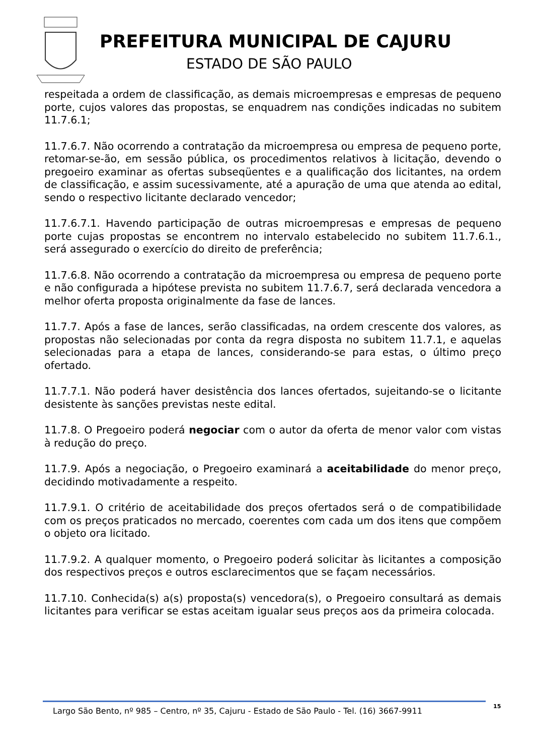PREFEITURA MUNICIPAL DE CAJURU
ESTADO DE SÃO PAULO
respeitada a ordem de classificação, as demais microempresas e empresas de pequeno porte, cujos valores das propostas, se enquadrem nas condições indicadas no subitem 11.7.6.1;
11.7.6.7. Não ocorrendo a contratação da microempresa ou empresa de pequeno porte, retomar-se-ão, em sessão pública, os procedimentos relativos à licitação, devendo o pregoeiro examinar as ofertas subseqüentes e a qualificação dos licitantes, na ordem de classificação, e assim sucessivamente, até a apuração de uma que atenda ao edital, sendo o respectivo licitante declarado vencedor;
11.7.6.7.1. Havendo participação de outras microempresas e empresas de pequeno porte cujas propostas se encontrem no intervalo estabelecido no subitem 11.7.6.1., será assegurado o exercício do direito de preferência;
11.7.6.8. Não ocorrendo a contratação da microempresa ou empresa de pequeno porte e não configurada a hipótese prevista no subitem 11.7.6.7, será declarada vencedora a melhor oferta proposta originalmente da fase de lances.
11.7.7. Após a fase de lances, serão classificadas, na ordem crescente dos valores, as propostas não selecionadas por conta da regra disposta no subitem 11.7.1, e aquelas selecionadas para a etapa de lances, considerando-se para estas, o último preço ofertado.
11.7.7.1. Não poderá haver desistência dos lances ofertados, sujeitando-se o licitante desistente às sanções previstas neste edital.
11.7.8. O Pregoeiro poderá negociar com o autor da oferta de menor valor com vistas à redução do preço.
11.7.9. Após a negociação, o Pregoeiro examinará a aceitabilidade do menor preço, decidindo motivadamente a respeito.
11.7.9.1. O critério de aceitabilidade dos preços ofertados será o de compatibilidade com os preços praticados no mercado, coerentes com cada um dos itens que compõem o objeto ora licitado.
11.7.9.2. A qualquer momento, o Pregoeiro poderá solicitar às licitantes a composição dos respectivos preços e outros esclarecimentos que se façam necessários.
11.7.10. Conhecida(s) a(s) proposta(s) vencedora(s), o Pregoeiro consultará as demais licitantes para verificar se estas aceitam igualar seus preços aos da primeira colocada.
Largo São Bento, nº 985 – Centro, nº 35, Cajuru - Estado de São Paulo - Tel. (16) 3667-9911 15